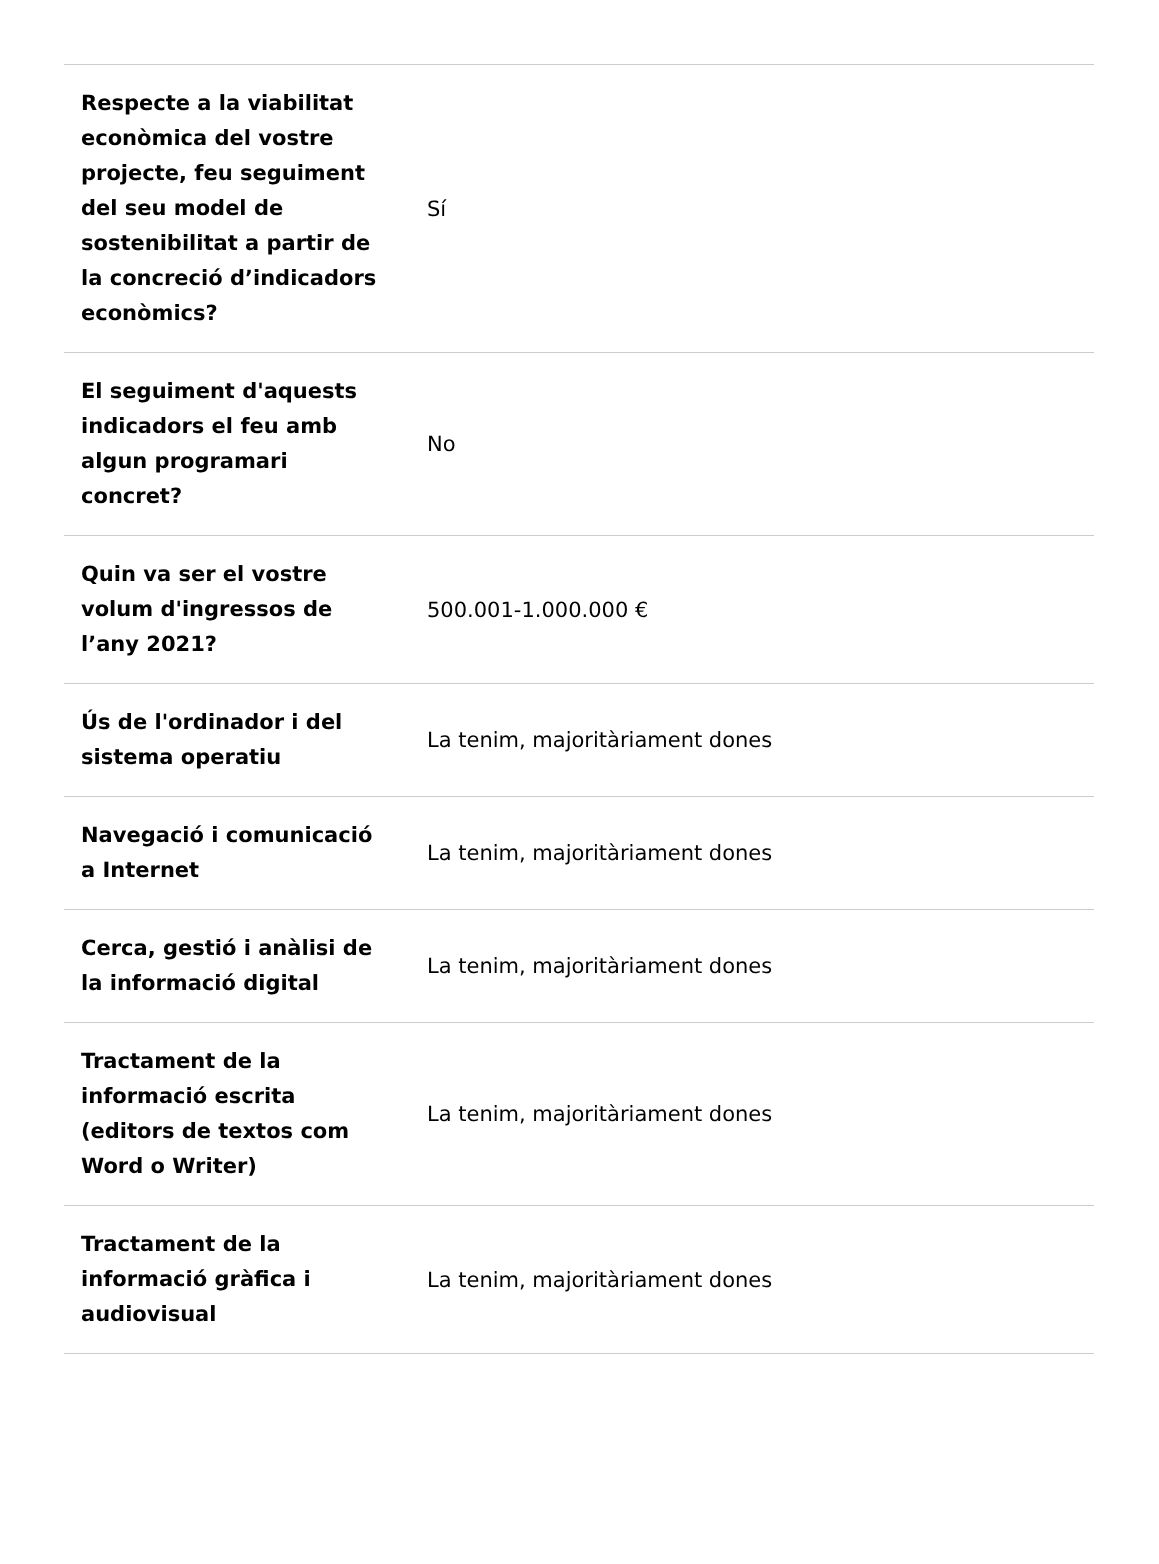| Respecte a la viabilitat econòmica del vostre projecte, feu seguiment del seu model de sostenibilitat a partir de la concreció d’indicadors econòmics? | Sí |
| El seguiment d'aquests indicadors el feu amb algun programari concret? | No |
| Quin va ser el vostre volum d'ingressos de l’any 2021? | 500.001-1.000.000 € |
| Ús de l'ordinador i del sistema operatiu | La tenim, majoritàriament dones |
| Navegació i comunicació a Internet | La tenim, majoritàriament dones |
| Cerca, gestió i anàlisi de la informació digital | La tenim, majoritàriament dones |
| Tractament de la informació escrita (editors de textos com Word o Writer) | La tenim, majoritàriament dones |
| Tractament de la informació gràfica i audiovisual | La tenim, majoritàriament dones |